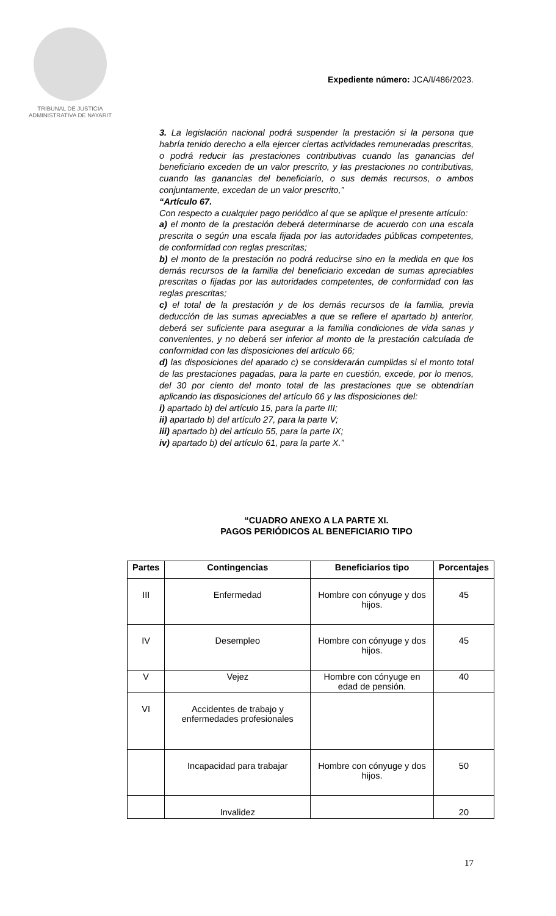TRIBUNAL DE JUSTICIA
ADMINISTRATIVA DE NAYARIT
Expediente número: JCA/I/486/2023.
3. La legislación nacional podrá suspender la prestación si la persona que habría tenido derecho a ella ejercer ciertas actividades remuneradas prescritas, o podrá reducir las prestaciones contributivas cuando las ganancias del beneficiario exceden de un valor prescrito, y las prestaciones no contributivas, cuando las ganancias del beneficiario, o sus demás recursos, o ambos conjuntamente, excedan de un valor prescrito,”
“Artículo 67.
Con respecto a cualquier pago periódico al que se aplique el presente artículo:
a) el monto de la prestación deberá determinarse de acuerdo con una escala prescrita o según una escala fijada por las autoridades públicas competentes, de conformidad con reglas prescritas;
b) el monto de la prestación no podrá reducirse sino en la medida en que los demás recursos de la familia del beneficiario excedan de sumas apreciables prescritas o fijadas por las autoridades competentes, de conformidad con las reglas prescritas;
c) el total de la prestación y de los demás recursos de la familia, previa deducción de las sumas apreciables a que se refiere el apartado b) anterior, deberá ser suficiente para asegurar a la familia condiciones de vida sanas y convenientes, y no deberá ser inferior al monto de la prestación calculada de conformidad con las disposiciones del artículo 66;
d) las disposiciones del aparado c) se considerarán cumplidas si el monto total de las prestaciones pagadas, para la parte en cuestión, excede, por lo menos, del 30 por ciento del monto total de las prestaciones que se obtendrían aplicando las disposiciones del artículo 66 y las disposiciones del:
i) apartado b) del artículo 15, para la parte III;
ii) apartado b) del artículo 27, para la parte V;
iii) apartado b) del artículo 55, para la parte IX;
iv) apartado b) del artículo 61, para la parte X.”
“CUADRO ANEXO A LA PARTE XI.
PAGOS PERIÓDICOS AL BENEFICIARIO TIPO
| Partes | Contingencias | Beneficiarios tipo | Porcentajes |
| --- | --- | --- | --- |
| III | Enfermedad | Hombre con cónyuge y dos hijos. | 45 |
| IV | Desempleo | Hombre con cónyuge y dos hijos. | 45 |
| V | Vejez | Hombre con cónyuge en edad de pensión. | 40 |
| VI | Accidentes de trabajo y enfermedades profesionales | | |
| | Incapacidad para trabajar | Hombre con cónyuge y dos hijos. | 50 |
| | Invalidez | | 20 |
17